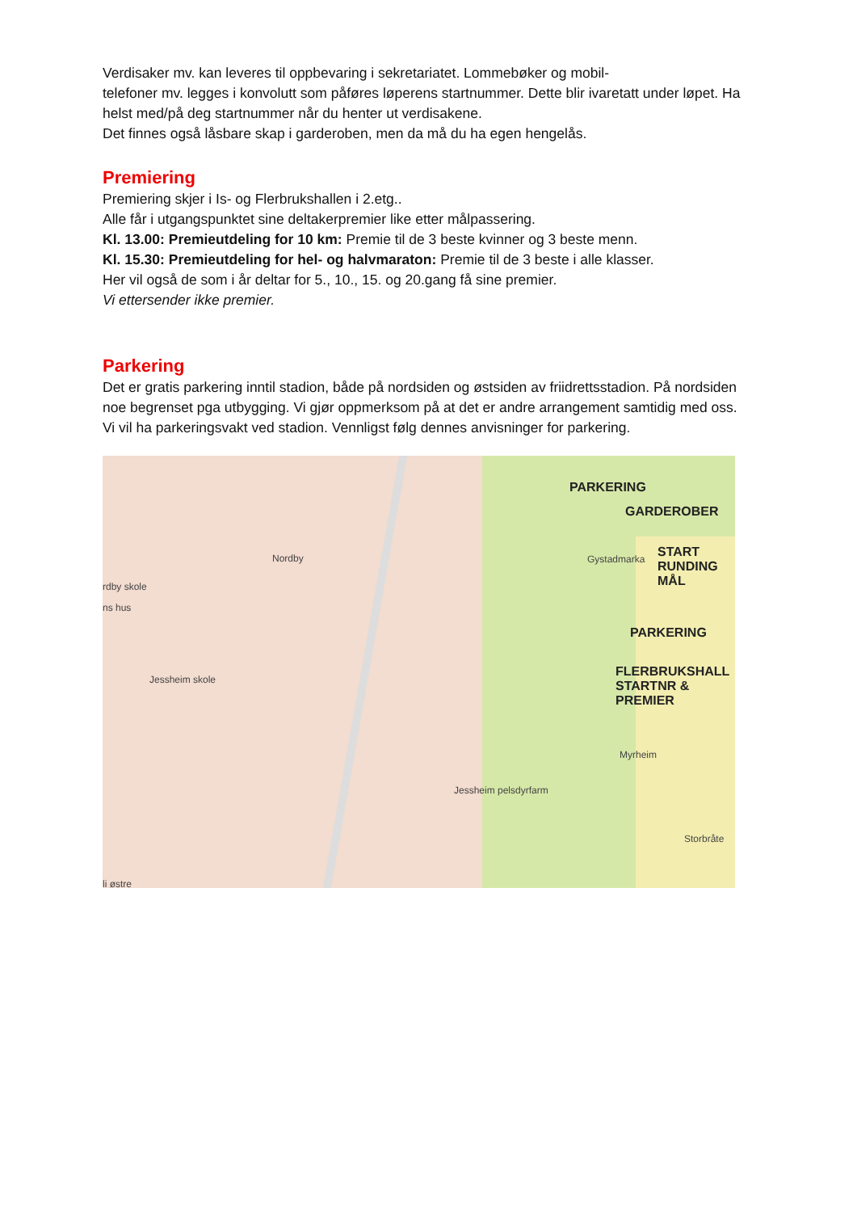Verdisaker mv. kan leveres til oppbevaring i sekretariatet. Lommebøker og mobil-
telefoner mv. legges i konvolutt som påføres løperens startnummer. Dette blir ivaretatt under løpet. Ha helst med/på deg startnummer når du henter ut verdisakene.
Det finnes også låsbare skap i garderoben, men da må du ha egen hengelås.
Premiering
Premiering skjer i Is- og Flerbrukshallen i 2.etg..
Alle får i utgangspunktet sine deltakerpremier like etter målpassering.
Kl. 13.00: Premieutdeling for 10 km: Premie til de 3 beste kvinner og 3 beste menn.
Kl. 15.30: Premieutdeling for hel- og halvmaraton: Premie til de 3 beste i alle klasser.
Her vil også de som i år deltar for 5., 10., 15. og 20.gang få sine premier.
Vi ettersender ikke premier.
Parkering
Det er gratis parkering inntil stadion, både på nordsiden og østsiden av friidrettsstadion. På nordsiden noe begrenset pga utbygging. Vi gjør oppmerksom på at det er andre arrangement samtidig med oss. Vi vil ha parkeringsvakt ved stadion. Vennligst følg dennes anvisninger for parkering.
Nordby
rdby skole
ns hus
Jessheim skole
Gystadmarka
Myrheim
Jessheim pelsdyrfarm
Storbråte
li østre
PARKERING
GARDEROBER
START
RUNDING
MÅL
PARKERING
FLERBRUKSHALL
STARTNR &
PREMIER